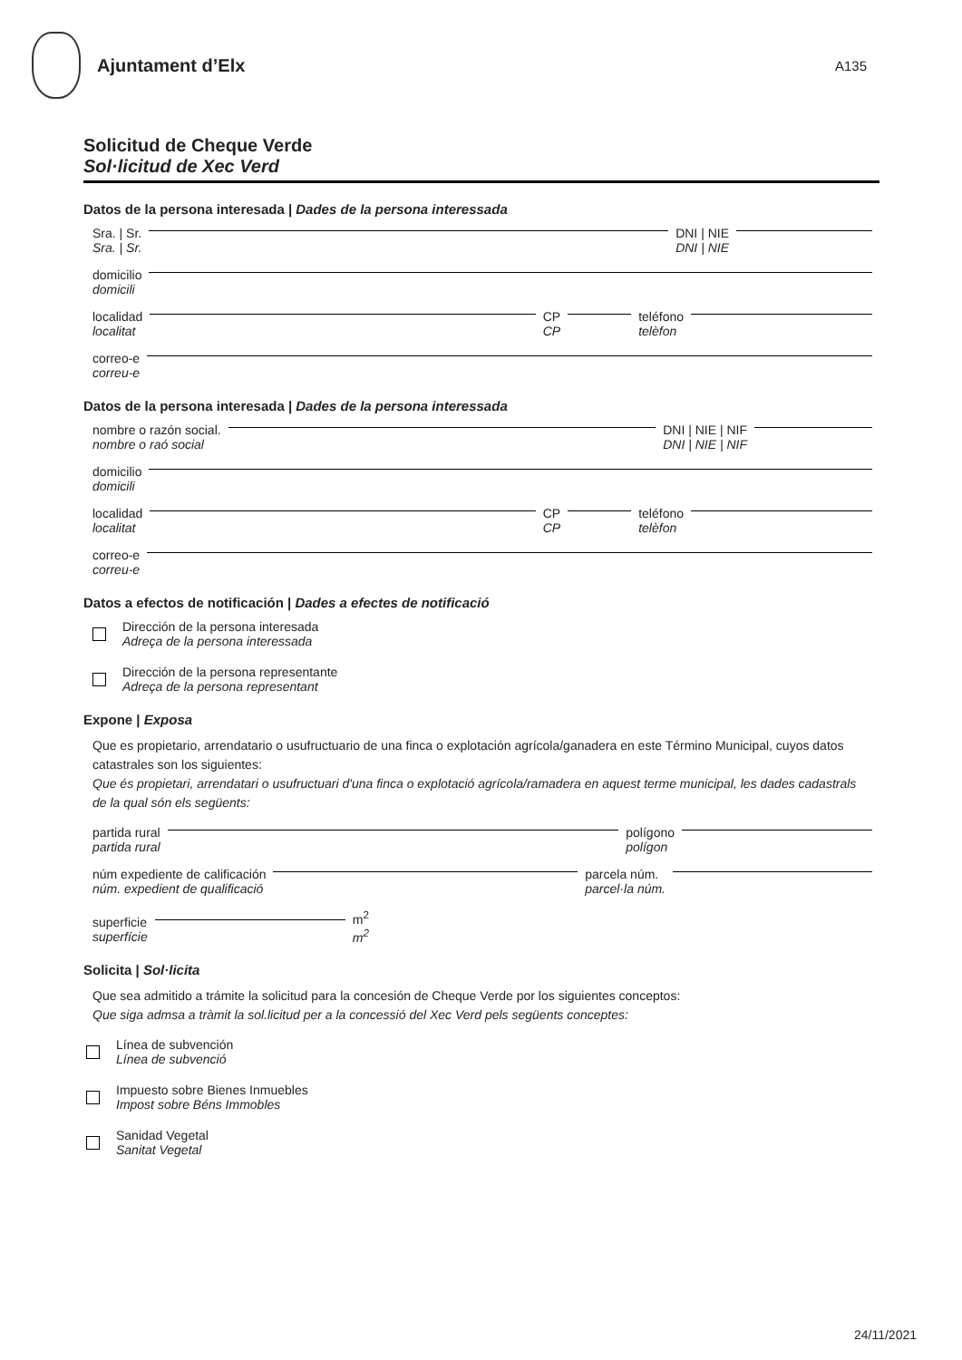Ajuntament d’Elx
A135
Solicitud de Cheque Verde
Sol·licitud de Xec Verd
Datos de la persona interesada | Dades de la persona interessada
Sra. | Sr.
Sra. | Sr. DNI | NIE
DNI | NIE
domicilio
domicili
localidad
localitat CP
CP teléfono
telèfon
correo-e
correu-e
Datos de la persona interesada | Dades de la persona interessada
nombre o razón social.
nombre o raó social DNI | NIE | NIF
DNI | NIE | NIF
domicilio
domicili
localidad
localitat CP
CP teléfono
telèfon
correo-e
correu-e
Datos a efectos de notificación | Dades a efectes de notificació
Dirección de la persona interesada
Adreça de la persona interessada
Dirección de la persona representante
Adreça de la persona representant
Expone | Exposa
Que es propietario, arrendatario o usufructuario de una finca o explotación agrícola/ganadera en este Término Municipal, cuyos datos catastrales son los siguientes:
Que és propietari, arrendatari o usufructuari d'una finca o explotació agrícola/ramadera en aquest terme municipal, les dades cadastrals de la qual són els següents:
partida rural
partida rural polígono
polígon
núm expediente de calificación
núm. expedient de qualificació parcela núm.
parcel·la núm.
superficie
superfície m<sup>2</sup>
m<sup>2</sup>
Solicita | Sol·licita
Que sea admitido a trámite la solicitud para la concesión de Cheque Verde por los siguientes conceptos:
Que siga admsa a tràmit la sol.licitud per a la concessió del Xec Verd pels següents conceptes:
Línea de subvención
Línea de subvenció
Impuesto sobre Bienes Inmuebles
Impost sobre Béns Immobles
Sanidad Vegetal
Sanitat Vegetal
24/11/2021